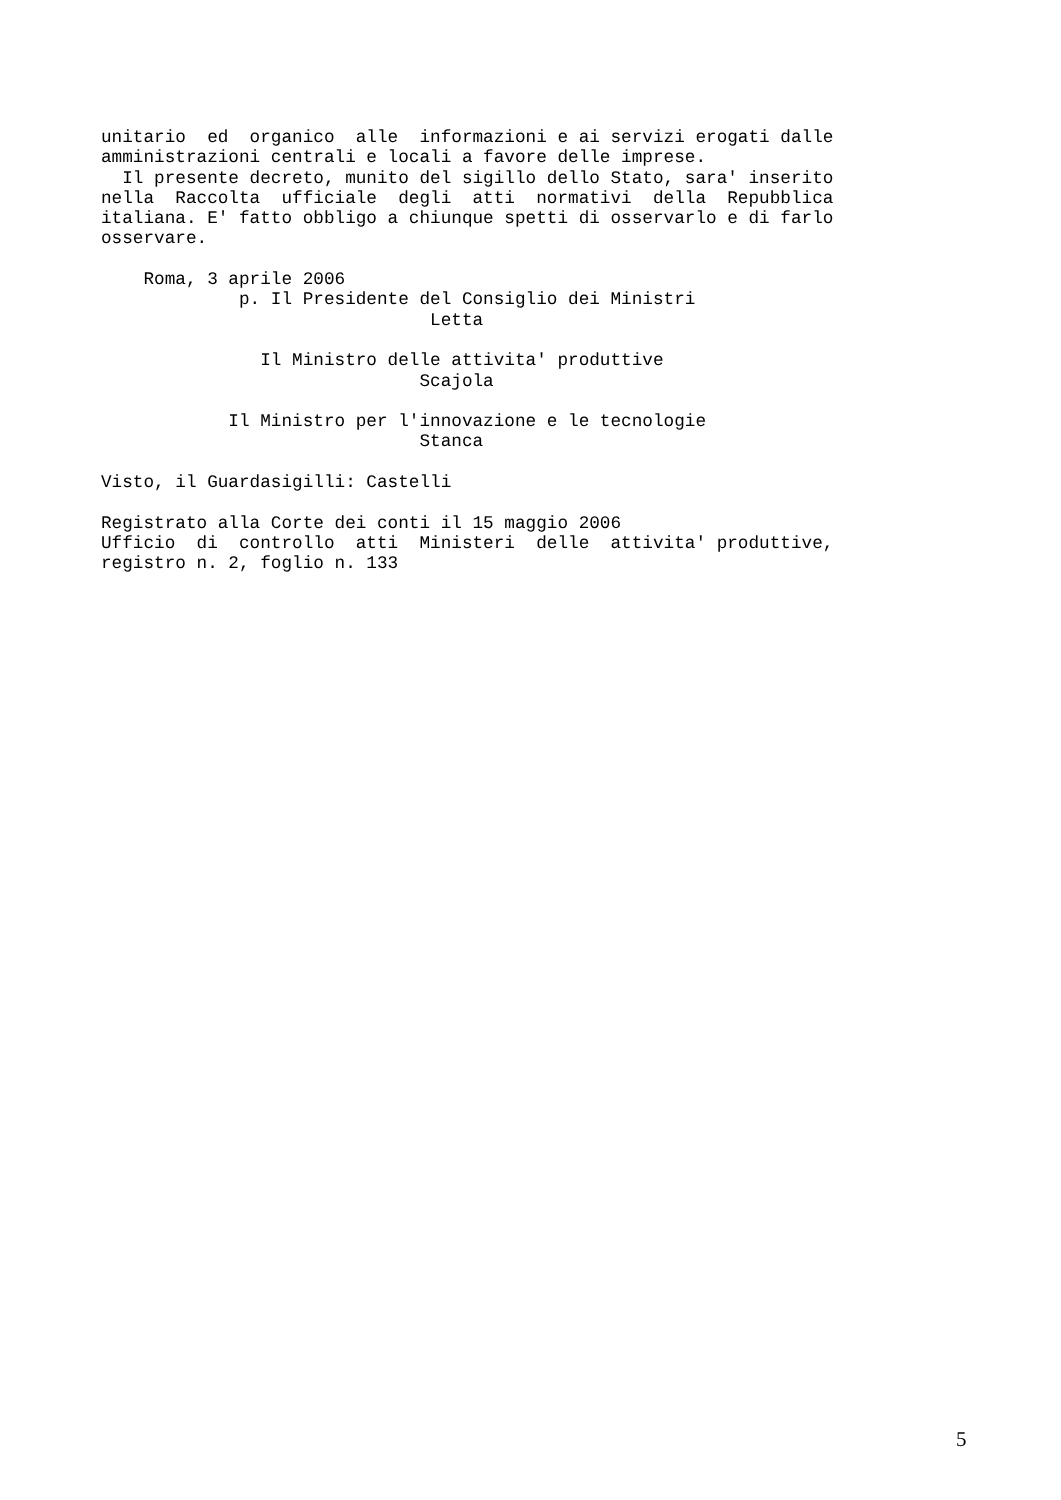unitario  ed  organico  alle  informazioni e ai servizi erogati dalle
amministrazioni centrali e locali a favore delle imprese.
  Il presente decreto, munito del sigillo dello Stato, sara' inserito
nella  Raccolta  ufficiale  degli  atti  normativi  della  Repubblica
italiana. E' fatto obbligo a chiunque spetti di osservarlo e di farlo
osservare.

    Roma, 3 aprile 2006
             p. Il Presidente del Consiglio dei Ministri
                               Letta

               Il Ministro delle attivita' produttive
                              Scajola

            Il Ministro per l'innovazione e le tecnologie
                              Stanca

Visto, il Guardasigilli: Castelli

Registrato alla Corte dei conti il 15 maggio 2006
Ufficio  di  controllo  atti  Ministeri  delle  attivita' produttive,
registro n. 2, foglio n. 133
5